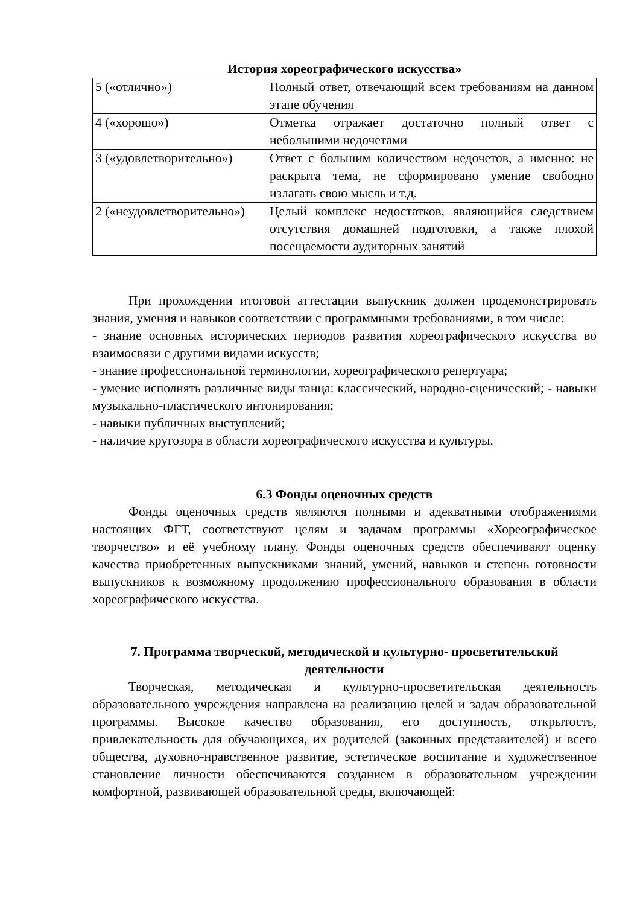История хореографического искусства»
| 5 («отлично») | Полный ответ, отвечающий всем требованиям на данном этапе обучения |
| 4 («хорошо») | Отметка отражает достаточно полный ответ с небольшими недочетами |
| 3 («удовлетворительно») | Ответ с большим количеством недочетов, а именно: не раскрыта тема, не сформировано умение свободно излагать свою мысль и т.д. |
| 2 («неудовлетворительно») | Целый комплекс недостатков, являющийся следствием отсутствия домашней подготовки, а также плохой посещаемости аудиторных занятий |
При прохождении итоговой аттестации выпускник должен продемонстрировать знания, умения и навыков соответствии с программными требованиями, в том числе:
- знание основных исторических периодов развития хореографического искусства во взаимосвязи с другими видами искусств;
- знание профессиональной терминологии, хореографического репертуара;
- умение исполнять различные виды танца: классический, народно-сценический; - навыки музыкально-пластического интонирования;
- навыки публичных выступлений;
- наличие кругозора в области хореографического искусства и культуры.
6.3 Фонды оценочных средств
Фонды оценочных средств являются полными и адекватными отображениями настоящих ФГТ, соответствуют целям и задачам программы «Хореографическое творчество» и её учебному плану. Фонды оценочных средств обеспечивают оценку качества приобретенных выпускниками знаний, умений, навыков и степень готовности выпускников к возможному продолжению профессионального образования в области хореографического искусства.
7. Программа творческой, методической и культурно- просветительской деятельности
Творческая, методическая и культурно-просветительская деятельность образовательного учреждения направлена на реализацию целей и задач образовательной программы. Высокое качество образования, его доступность, открытость, привлекательность для обучающихся, их родителей (законных представителей) и всего общества, духовно-нравственное развитие, эстетическое воспитание и художественное становление личности обеспечиваются созданием в образовательном учреждении комфортной, развивающей образовательной среды, включающей: